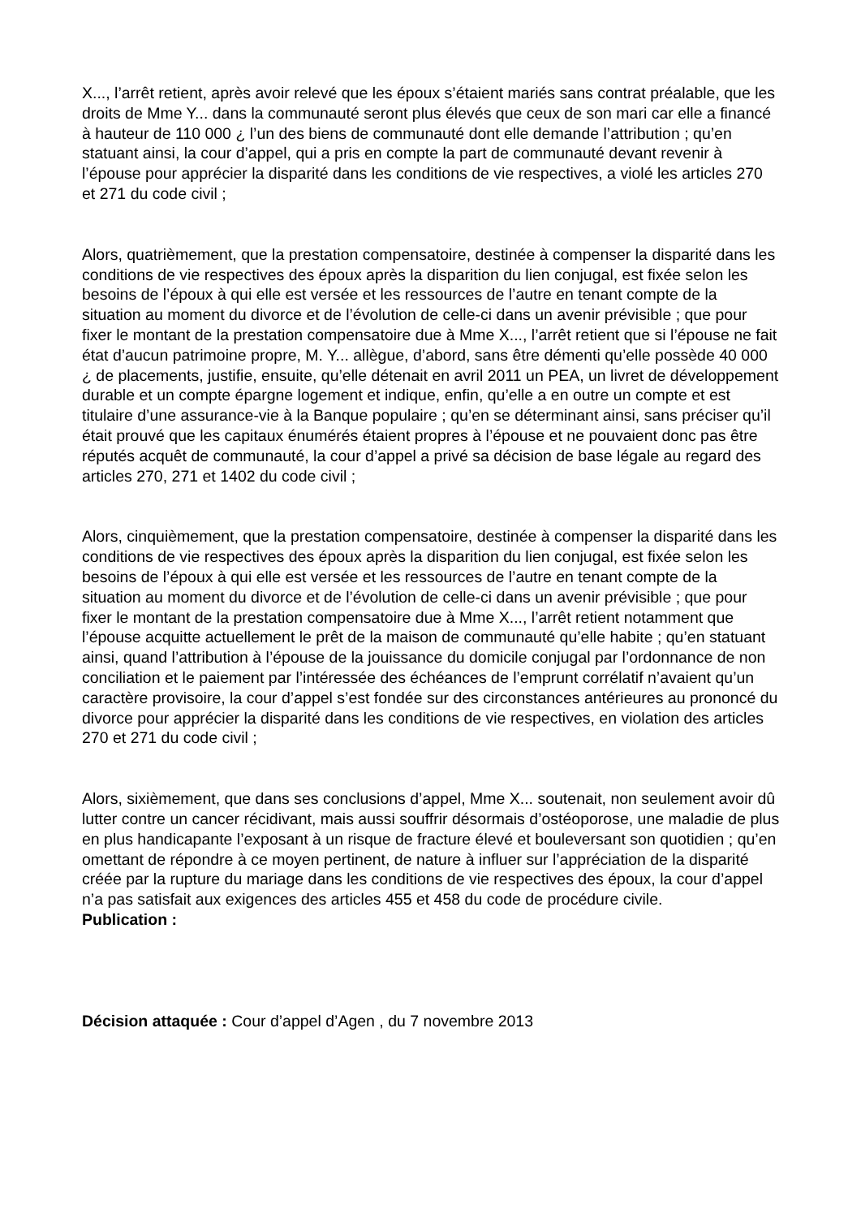X..., l’arrêt retient, après avoir relevé que les époux s’étaient mariés sans contrat préalable, que les droits de Mme Y... dans la communauté seront plus élevés que ceux de son mari car elle a financé à hauteur de 110 000 ¿ l’un des biens de communauté dont elle demande l’attribution ; qu’en statuant ainsi, la cour d’appel, qui a pris en compte la part de communauté devant revenir à l’épouse pour apprécier la disparité dans les conditions de vie respectives, a violé les articles 270 et 271 du code civil ;
Alors, quatrièmement, que la prestation compensatoire, destinée à compenser la disparité dans les conditions de vie respectives des époux après la disparition du lien conjugal, est fixée selon les besoins de l’époux à qui elle est versée et les ressources de l’autre en tenant compte de la situation au moment du divorce et de l’évolution de celle-ci dans un avenir prévisible ; que pour fixer le montant de la prestation compensatoire due à Mme X..., l’arrêt retient que si l’épouse ne fait état d’aucun patrimoine propre, M. Y... allègue, d’abord, sans être démenti qu’elle possède 40 000 ¿ de placements, justifie, ensuite, qu’elle détenait en avril 2011 un PEA, un livret de développement durable et un compte épargne logement et indique, enfin, qu’elle a en outre un compte et est titulaire d’une assurance-vie à la Banque populaire ; qu’en se déterminant ainsi, sans préciser qu’il était prouvé que les capitaux énumérés étaient propres à l’épouse et ne pouvaient donc pas être réputés acquêt de communauté, la cour d’appel a privé sa décision de base légale au regard des articles 270, 271 et 1402 du code civil ;
Alors, cinquièmement, que la prestation compensatoire, destinée à compenser la disparité dans les conditions de vie respectives des époux après la disparition du lien conjugal, est fixée selon les besoins de l’époux à qui elle est versée et les ressources de l’autre en tenant compte de la situation au moment du divorce et de l’évolution de celle-ci dans un avenir prévisible ; que pour fixer le montant de la prestation compensatoire due à Mme X..., l’arrêt retient notamment que l’épouse acquitte actuellement le prêt de la maison de communauté qu’elle habite ; qu’en statuant ainsi, quand l’attribution à l’épouse de la jouissance du domicile conjugal par l’ordonnance de non conciliation et le paiement par l’intéressée des échéances de l’emprunt corrélatif n’avaient qu’un caractère provisoire, la cour d’appel s’est fondée sur des circonstances antérieures au prononcé du divorce pour apprécier la disparité dans les conditions de vie respectives, en violation des articles 270 et 271 du code civil ;
Alors, sixièmement, que dans ses conclusions d’appel, Mme X... soutenait, non seulement avoir dû lutter contre un cancer récidivant, mais aussi souffrir désormais d’ostéoporose, une maladie de plus en plus handicapante l’exposant à un risque de fracture élevé et bouleversant son quotidien ; qu’en omettant de répondre à ce moyen pertinent, de nature à influer sur l’appréciation de la disparité créée par la rupture du mariage dans les conditions de vie respectives des époux, la cour d’appel n’a pas satisfait aux exigences des articles 455 et 458 du code de procédure civile.
Publication :
Décision attaquée : Cour d’appel d’Agen , du 7 novembre 2013